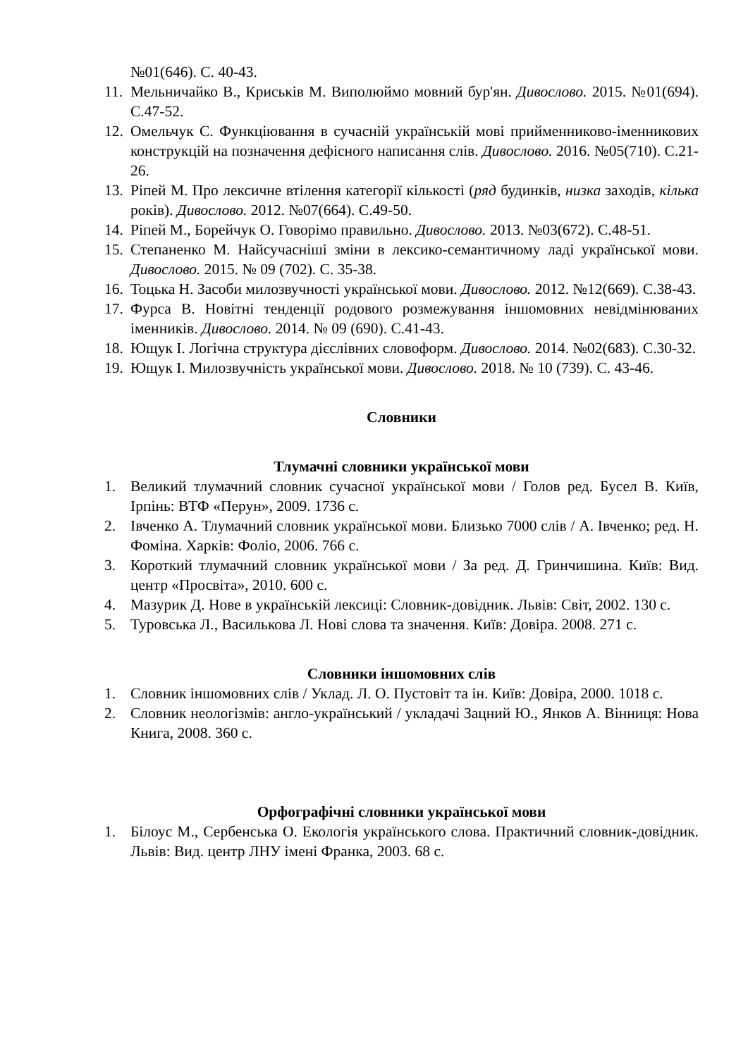№01(646). С. 40-43.
11. Мельничайко В., Криськів М. Виполюймо мовний бур'ян. Дивослово. 2015. №01(694). С.47-52.
12. Омельчук С. Функціювання в сучасній українській мові прийменниково-іменникових конструкцій на позначення дефісного написання слів. Дивослово. 2016. №05(710). С.21-26.
13. Ріпей М. Про лексичне втілення категорії кількості (ряд будинків, низка заходів, кілька років). Дивослово. 2012. №07(664). С.49-50.
14. Ріпей М., Борейчук О. Говорімо правильно. Дивослово. 2013. №03(672). С.48-51.
15. Степаненко М. Найсучасніші зміни в лексико-семантичному ладі української мови. Дивослово. 2015. № 09 (702). С. 35-38.
16. Тоцька Н. Засоби милозвучності української мови. Дивослово. 2012. №12(669). С.38-43.
17. Фурса В. Новітні тенденції родового розмежування іншомовних невідмінюваних іменників. Дивослово. 2014. № 09 (690). С.41-43.
18. Ющук І. Логічна структура дієслівних словоформ. Дивослово. 2014. №02(683). С.30-32.
19. Ющук І. Милозвучність української мови. Дивослово. 2018. № 10 (739). С. 43-46.
Словники
Тлумачні словники української мови
1. Великий тлумачний словник сучасної української мови / Голов ред. Бусел В. Київ, Ірпінь: ВТФ «Перун», 2009. 1736 с.
2. Івченко А. Тлумачний словник української мови. Близько 7000 слів / А. Івченко; ред. Н. Фоміна. Харків: Фоліо, 2006. 766 с.
3. Короткий тлумачний словник української мови / За ред. Д. Гринчишина. Київ: Вид. центр «Просвіта», 2010. 600 с.
4. Мазурик Д. Нове в українській лексиці: Словник-довідник. Львів: Світ, 2002. 130 с.
5. Туровська Л., Василькова Л. Нові слова та значення. Київ: Довіра. 2008. 271 с.
Словники іншомовних слів
1. Словник іншомовних слів / Уклад. Л. О. Пустовіт та ін. Київ: Довіра, 2000. 1018 с.
2. Словник неологізмів: англо-український / укладачі Зацний Ю., Янков А. Вінниця: Нова Книга, 2008. 360 с.
Орфографічні словники української мови
1. Білоус М., Сербенська О. Екологія українського слова. Практичний словник-довідник. Львів: Вид. центр ЛНУ імені Франка, 2003. 68 с.